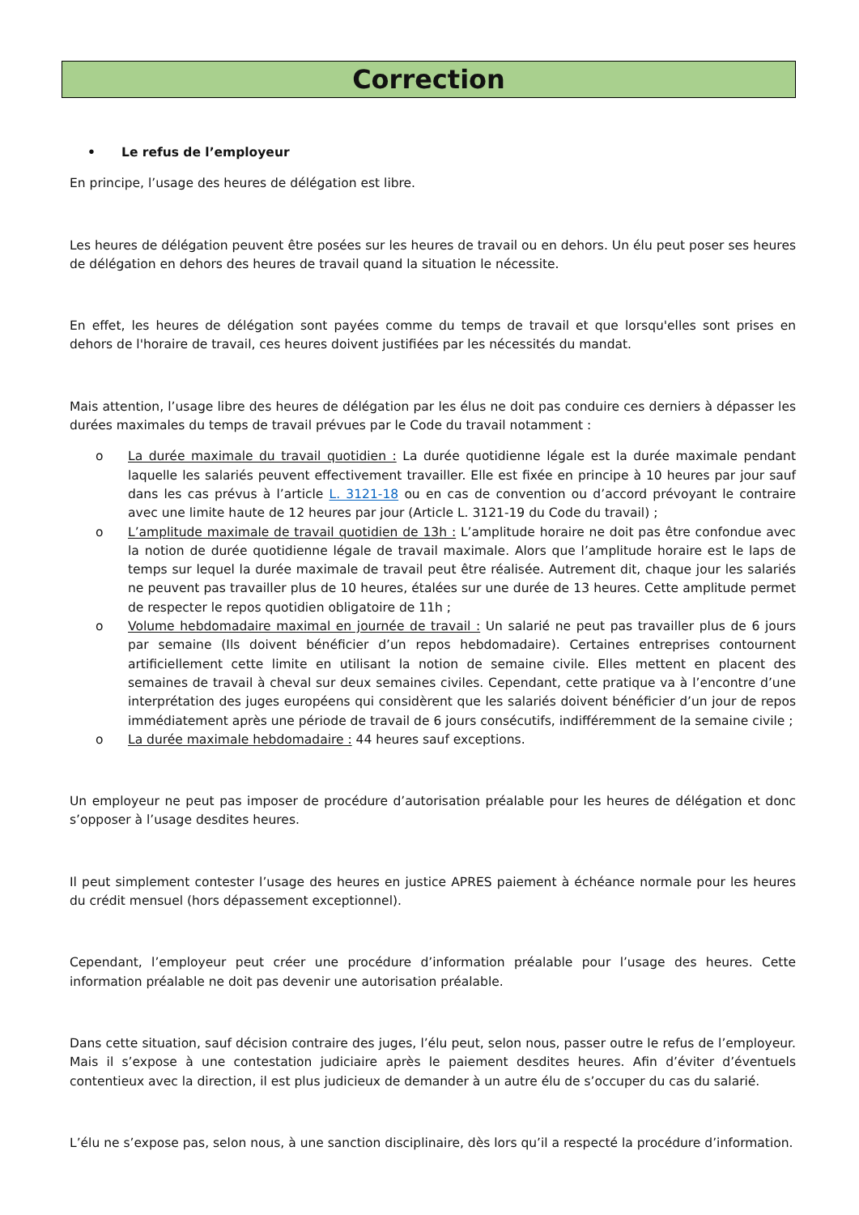Correction
• Le refus de l’employeur
En principe, l’usage des heures de délégation est libre.
Les heures de délégation peuvent être posées sur les heures de travail ou en dehors. Un élu peut poser ses heures de délégation en dehors des heures de travail quand la situation le nécessite.
En effet, les heures de délégation sont payées comme du temps de travail et que lorsqu'elles sont prises en dehors de l'horaire de travail, ces heures doivent justifiées par les nécessités du mandat.
Mais attention, l’usage libre des heures de délégation par les élus ne doit pas conduire ces derniers à dépasser les durées maximales du temps de travail prévues par le Code du travail notamment :
o La durée maximale du travail quotidien : La durée quotidienne légale est la durée maximale pendant laquelle les salariés peuvent effectivement travailler. Elle est fixée en principe à 10 heures par jour sauf dans les cas prévus à l’article L. 3121-18 ou en cas de convention ou d’accord prévoyant le contraire avec une limite haute de 12 heures par jour (Article L. 3121-19 du Code du travail) ;
o L’amplitude maximale de travail quotidien de 13h : L’amplitude horaire ne doit pas être confondue avec la notion de durée quotidienne légale de travail maximale. Alors que l’amplitude horaire est le laps de temps sur lequel la durée maximale de travail peut être réalisée. Autrement dit, chaque jour les salariés ne peuvent pas travailler plus de 10 heures, étalées sur une durée de 13 heures. Cette amplitude permet de respecter le repos quotidien obligatoire de 11h ;
o Volume hebdomadaire maximal en journée de travail : Un salarié ne peut pas travailler plus de 6 jours par semaine (Ils doivent bénéficier d’un repos hebdomadaire). Certaines entreprises contournent artificiellement cette limite en utilisant la notion de semaine civile. Elles mettent en placent des semaines de travail à cheval sur deux semaines civiles. Cependant, cette pratique va à l’encontre d’une interprétation des juges européens qui considèrent que les salariés doivent bénéficier d’un jour de repos immédiatement après une période de travail de 6 jours consécutifs, indifféremment de la semaine civile ;
o La durée maximale hebdomadaire : 44 heures sauf exceptions.
Un employeur ne peut pas imposer de procédure d’autorisation préalable pour les heures de délégation et donc s’opposer à l’usage desdites heures.
Il peut simplement contester l’usage des heures en justice APRES paiement à échéance normale pour les heures du crédit mensuel (hors dépassement exceptionnel).
Cependant, l’employeur peut créer une procédure d’information préalable pour l’usage des heures. Cette information préalable ne doit pas devenir une autorisation préalable.
Dans cette situation, sauf décision contraire des juges, l’élu peut, selon nous, passer outre le refus de l’employeur. Mais il s’expose à une contestation judiciaire après le paiement desdites heures. Afin d’éviter d’éventuels contentieux avec la direction, il est plus judicieux de demander à un autre élu de s’occuper du cas du salarié.
L’élu ne s’expose pas, selon nous, à une sanction disciplinaire, dès lors qu’il a respecté la procédure d’information.